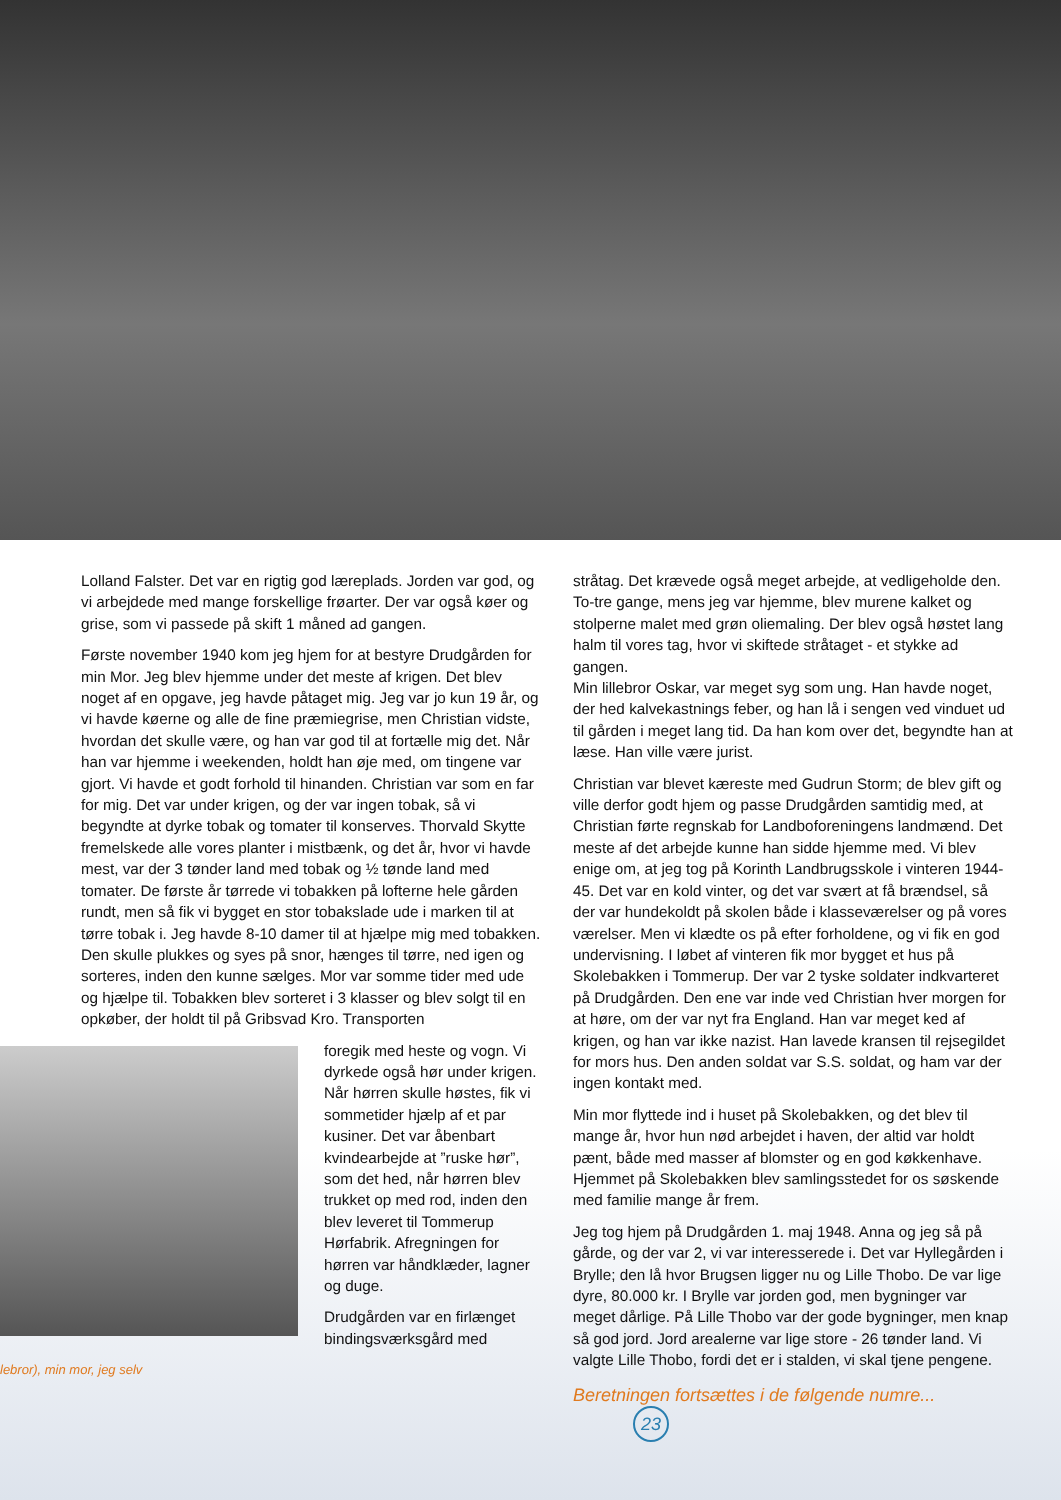Lolland Falster. Det var en rigtig god læreplads. Jorden var god, og vi arbejdede med mange forskellige frøarter. Der var også køer og grise, som vi passede på skift 1 måned ad gangen.
Første november 1940 kom jeg hjem for at bestyre Drudgården for min Mor. Jeg blev hjemme under det meste af krigen. Det blev noget af en opgave, jeg havde påtaget mig. Jeg var jo kun 19 år, og vi havde køerne og alle de fine præmiegrise, men Christian vidste, hvordan det skulle være, og han var god til at fortælle mig det. Når han var hjemme i weekenden, holdt han øje med, om tingene var gjort. Vi havde et godt forhold til hinanden. Christian var som en far for mig. Det var under krigen, og der var ingen tobak, så vi begyndte at dyrke tobak og tomater til konserves. Thorvald Skytte fremelskede alle vores planter i mistbænk, og det år, hvor vi havde mest, var der 3 tønder land med tobak og ½ tønde land med tomater. De første år tørrede vi tobakken på lofterne hele gården rundt, men så fik vi bygget en stor tobakslade ude i marken til at tørre tobak i. Jeg havde 8-10 damer til at hjælpe mig med tobakken. Den skulle plukkes og syes på snor, hænges til tørre, ned igen og sorteres, inden den kunne sælges. Mor var somme tider med ude og hjælpe til. Tobakken blev sorteret i 3 klasser og blev solgt til en opkøber, der holdt til på Gribsvad Kro. Transporten
foregik med heste og vogn. Vi dyrkede også hør under krigen. Når hørren skulle høstes, fik vi sommetider hjælp af et par kusiner. Det var åbenbart kvindearbejde at ”ruske hør”, som det hed, når hørren blev trukket op med rod, inden den blev leveret til Tommerup Hørfabrik. Afregningen for hørren var håndklæder, lagner og duge.
Drudgården var en firlænget bindingsværksgård med
lebror), min mor, jeg selv
stråtag. Det krævede også meget arbejde, at vedligeholde den. To-tre gange, mens jeg var hjemme, blev murene kalket og stolperne malet med grøn oliemaling. Der blev også høstet lang halm til vores tag, hvor vi skiftede stråtaget - et stykke ad gangen.
Min lillebror Oskar, var meget syg som ung. Han havde noget, der hed kalvekastnings feber, og han lå i sengen ved vinduet ud til gården i meget lang tid. Da han kom over det, begyndte han at læse. Han ville være jurist.
Christian var blevet kæreste med Gudrun Storm; de blev gift og ville derfor godt hjem og passe Drudgården samtidig med, at Christian førte regnskab for Landboforeningens landmænd. Det meste af det arbejde kunne han sidde hjemme med. Vi blev enige om, at jeg tog på Korinth Landbrugsskole i vinteren 1944- 45. Det var en kold vinter, og det var svært at få brændsel, så der var hundekoldt på skolen både i klasseværelser og på vores værelser. Men vi klædte os på efter forholdene, og vi fik en god undervisning. I løbet af vinteren fik mor bygget et hus på Skolebakken i Tommerup. Der var 2 tyske soldater indkvarteret på Drudgården. Den ene var inde ved Christian hver morgen for at høre, om der var nyt fra England. Han var meget ked af krigen, og han var ikke nazist. Han lavede kransen til rejsegildet for mors hus. Den anden soldat var S.S. soldat, og ham var der ingen kontakt med.
Min mor flyttede ind i huset på Skolebakken, og det blev til mange år, hvor hun nød arbejdet i haven, der altid var holdt pænt, både med masser af blomster og en god køkkenhave. Hjemmet på Skolebakken blev samlingsstedet for os søskende med familie mange år frem.
Jeg tog hjem på Drudgården 1. maj 1948. Anna og jeg så på gårde, og der var 2, vi var interesserede i. Det var Hyllegården i Brylle; den lå hvor Brugsen ligger nu og Lille Thobo. De var lige dyre, 80.000 kr. I Brylle var jorden god, men bygninger var meget dårlige. På Lille Thobo var der gode bygninger, men knap så god jord. Jord arealerne var lige store - 26 tønder land. Vi valgte Lille Thobo, fordi det er i stalden, vi skal tjene pengene.
Beretningen fortsættes i de følgende numre... 23